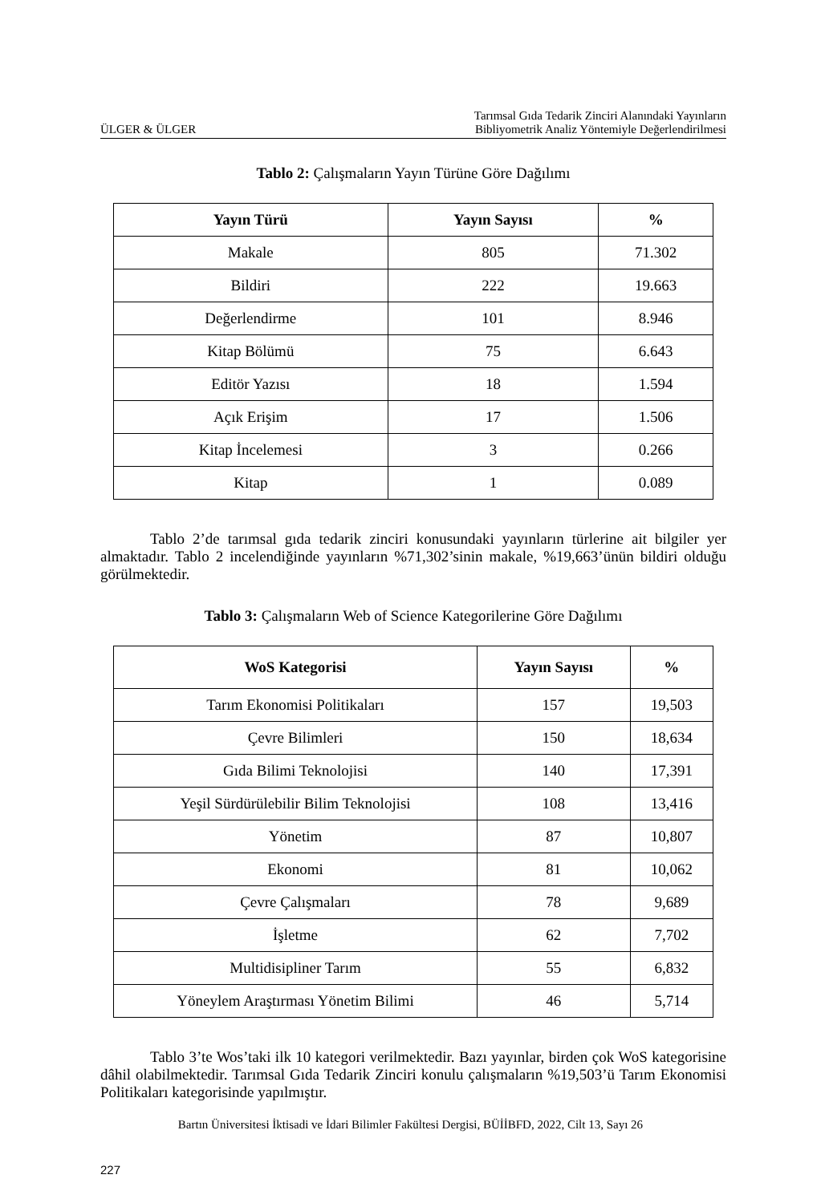ÜLGER & ÜLGER Tarımsal Gıda Tedarik Zinciri Alanındaki Yayınların
Bibliyometrik Analiz Yöntemiyle Değerlendirilmesi
Tablo 2: Çalışmaların Yayın Türüne Göre Dağılımı
| Yayın Türü | Yayın Sayısı | % |
| --- | --- | --- |
| Makale | 805 | 71.302 |
| Bildiri | 222 | 19.663 |
| Değerlendirme | 101 | 8.946 |
| Kitap Bölümü | 75 | 6.643 |
| Editör Yazısı | 18 | 1.594 |
| Açık Erişim | 17 | 1.506 |
| Kitap İncelemesi | 3 | 0.266 |
| Kitap | 1 | 0.089 |
Tablo 2’de tarımsal gıda tedarik zinciri konusundaki yayınların türlerine ait bilgiler yer almaktadır. Tablo 2 incelendiğinde yayınların %71,302’sinin makale, %19,663’ünün bildiri olduğu görülmektedir.
Tablo 3: Çalışmaların Web of Science Kategorilerine Göre Dağılımı
| WoS Kategorisi | Yayın Sayısı | % |
| --- | --- | --- |
| Tarım Ekonomisi Politikaları | 157 | 19,503 |
| Çevre Bilimleri | 150 | 18,634 |
| Gıda Bilimi Teknolojisi | 140 | 17,391 |
| Yeşil Sürdürülebilir Bilim Teknolojisi | 108 | 13,416 |
| Yönetim | 87 | 10,807 |
| Ekonomi | 81 | 10,062 |
| Çevre Çalışmaları | 78 | 9,689 |
| İşletme | 62 | 7,702 |
| Multidisipliner Tarım | 55 | 6,832 |
| Yöneylem Araştırması Yönetim Bilimi | 46 | 5,714 |
Tablo 3’te Wos’taki ilk 10 kategori verilmektedir. Bazı yayınlar, birden çok WoS kategorisine dâhil olabilmektedir. Tarımsal Gıda Tedarik Zinciri konulu çalışmaların %19,503’ü Tarım Ekonomisi Politikaları kategorisinde yapılmıştır.
Bartın Üniversitesi İktisadi ve İdari Bilimler Fakültesi Dergisi, BÜİİBFD, 2022, Cilt 13, Sayı 26
227